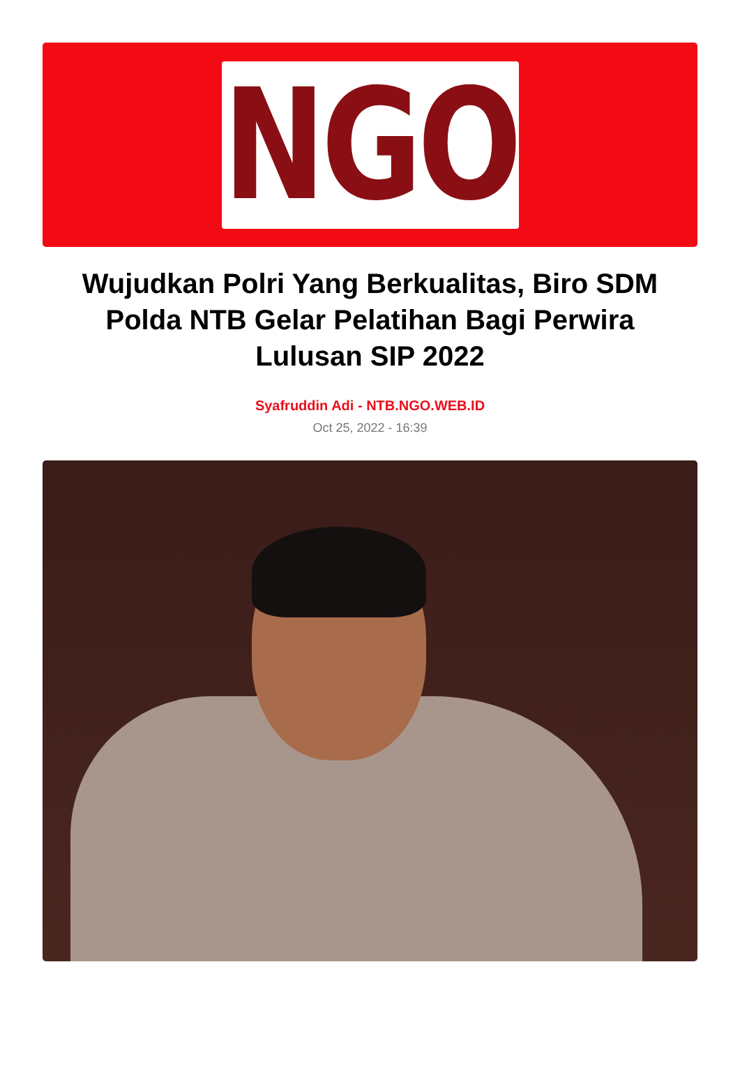NGO
Wujudkan Polri Yang Berkualitas, Biro SDM Polda NTB Gelar Pelatihan Bagi Perwira Lulusan SIP 2022
Syafruddin Adi - NTB.NGO.WEB.ID
Oct 25, 2022 - 16:39